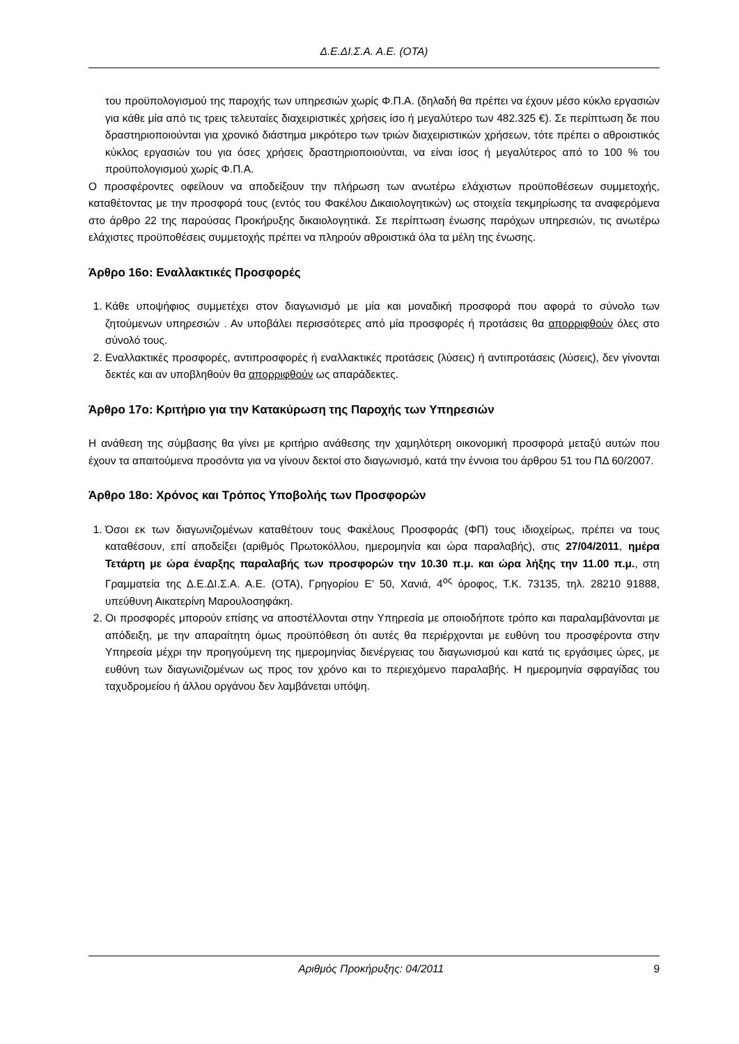Δ.Ε.ΔΙ.Σ.Α. Α.Ε. (ΟΤΑ)
του προϋπολογισμού της παροχής των υπηρεσιών χωρίς Φ.Π.Α. (δηλαδή θα πρέπει να έχουν μέσο κύκλο εργασιών για κάθε μία από τις τρεις τελευταίες διαχειριστικές χρήσεις ίσο ή μεγαλύτερο των 482.325 €). Σε περίπτωση δε που δραστηριοποιούνται για χρονικό διάστημα μικρότερο των τριών διαχειριστικών χρήσεων, τότε πρέπει ο αθροιστικός κύκλος εργασιών του για όσες χρήσεις δραστηριοποιούνται, να είναι ίσος ή μεγαλύτερος από το 100 % του προϋπολογισμού χωρίς Φ.Π.Α.
Ο προσφέροντες οφείλουν να αποδείξουν την πλήρωση των ανωτέρω ελάχιστων προϋποθέσεων συμμετοχής, καταθέτοντας με την προσφορά τους (εντός του Φακέλου Δικαιολογητικών) ως στοιχεία τεκμηρίωσης τα αναφερόμενα στο άρθρο 22 της παρούσας Προκήρυξης δικαιολογητικά. Σε περίπτωση ένωσης παρόχων υπηρεσιών, τις ανωτέρω ελάχιστες προϋποθέσεις συμμετοχής πρέπει να πληρούν αθροιστικά όλα τα μέλη της ένωσης.
Άρθρο 16ο: Εναλλακτικές Προσφορές
1. Κάθε υποψήφιος συμμετέχει στον διαγωνισμό με μία και μοναδική προσφορά που αφορά το σύνολο των ζητούμενων υπηρεσιών . Αν υποβάλει περισσότερες από μία προσφορές ή προτάσεις θα απορριφθούν όλες στο σύνολό τους.
2. Εναλλακτικές προσφορές, αντιπροσφορές ή εναλλακτικές προτάσεις (λύσεις) ή αντιπροτάσεις (λύσεις), δεν γίνονται δεκτές και αν υποβληθούν θα απορριφθούν ως απαράδεκτες.
Άρθρο 17ο: Κριτήριο για την Κατακύρωση της Παροχής των Υπηρεσιών
Η ανάθεση της σύμβασης θα γίνει με κριτήριο ανάθεσης την χαμηλότερη οικονομική προσφορά μεταξύ αυτών που έχουν τα απαιτούμενα προσόντα για να γίνουν δεκτοί στο διαγωνισμό, κατά την έννοια του άρθρου 51 του ΠΔ 60/2007.
Άρθρο 18ο: Χρόνος και Τρόπος Υποβολής των Προσφορών
1. Όσοι εκ των διαγωνιζομένων καταθέτουν τους Φακέλους Προσφοράς (ΦΠ) τους ιδιοχείρως, πρέπει να τους καταθέσουν, επί αποδείξει (αριθμός Πρωτοκόλλου, ημερομηνία και ώρα παραλαβής), στις 27/04/2011, ημέρα Τετάρτη με ώρα έναρξης παραλαβής των προσφορών την 10.30 π.μ. και ώρα λήξης την 11.00 π.μ., στη Γραμματεία της Δ.Ε.ΔΙ.Σ.Α. Α.Ε. (ΟΤΑ), Γρηγορίου Ε’ 50, Χανιά, 4<sup>ος</sup> όροφος, Τ.Κ. 73135, τηλ. 28210 91888, υπεύθυνη Αικατερίνη Μαρουλοσηφάκη.
2. Οι προσφορές μπορούν επίσης να αποστέλλονται στην Υπηρεσία με οποιοδήποτε τρόπο και παραλαμβάνονται με απόδειξη, με την απαραίτητη όμως προϋπόθεση ότι αυτές θα περιέρχονται με ευθύνη του προσφέροντα στην Υπηρεσία μέχρι την προηγούμενη της ημερομηνίας διενέργειας του διαγωνισμού και κατά τις εργάσιμες ώρες, με ευθύνη των διαγωνιζομένων ως προς τον χρόνο και το περιεχόμενο παραλαβής. Η ημερομηνία σφραγίδας του ταχυδρομείου ή άλλου οργάνου δεν λαμβάνεται υπόψη.
Αριθμός Προκήρυξης: 04/2011 9